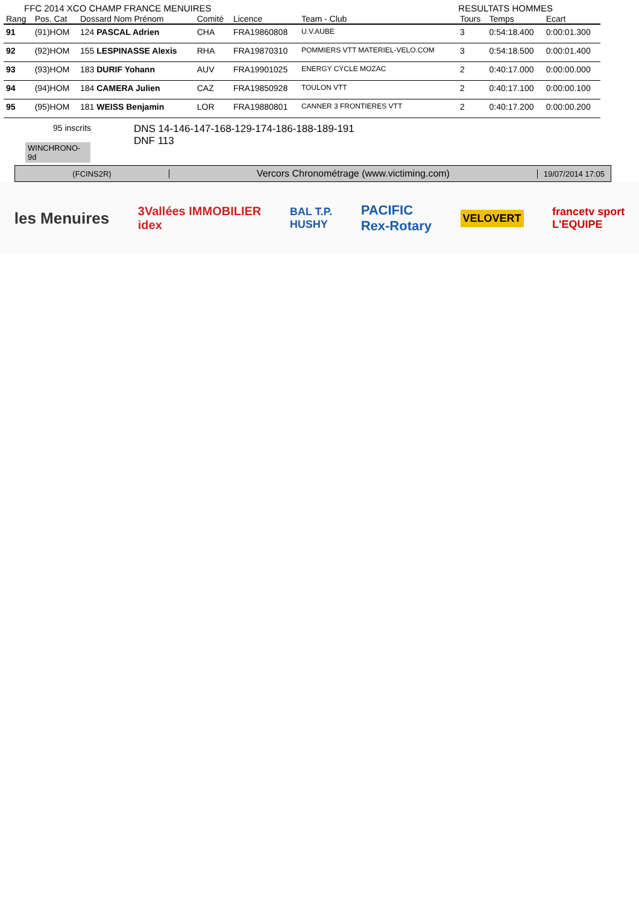FFC 2014 XCO CHAMP FRANCE MENUIRES RESULTATS HOMMES
| Rang | Pos. Cat | Dossard Nom Prénom | Comité | Licence | Team - Club | Tours | Temps | Ecart |
| --- | --- | --- | --- | --- | --- | --- | --- | --- |
| 91 | (91)HOM | 124 PASCAL Adrien | CHA | FRA19860808 | U.V.AUBE | 3 | 0:54:18.400 | 0:00:01.300 |
| 92 | (92)HOM | 155 LESPINASSE Alexis | RHA | FRA19870310 | POMMIERS VTT MATERIEL-VELO.COM | 3 | 0:54:18.500 | 0:00:01.400 |
| 93 | (93)HOM | 183 DURIF Yohann | AUV | FRA19901025 | ENERGY CYCLE MOZAC | 2 | 0:40:17.000 | 0:00:00.000 |
| 94 | (94)HOM | 184 CAMERA Julien | CAZ | FRA19850928 | TOULON VTT | 2 | 0:40:17.100 | 0:00:00.100 |
| 95 | (95)HOM | 181 WEISS Benjamin | LOR | FRA19880801 | CANNER 3 FRONTIERES VTT | 2 | 0:40:17.200 | 0:00:00.200 |
95 inscrits
WINCHRONO-9d
DNS 14-146-147-168-129-174-186-188-189-191
DNF 113
(FCINS2R)
Vercors Chronométrage (www.victiming.com)
19/07/2014 17:05
les Menuires 3Vallées IMMOBILIER
idex BAL T.P.
HUSHY PACIFIC
Rex-Rotary VELOVERT francetv sport
L'EQUIPE